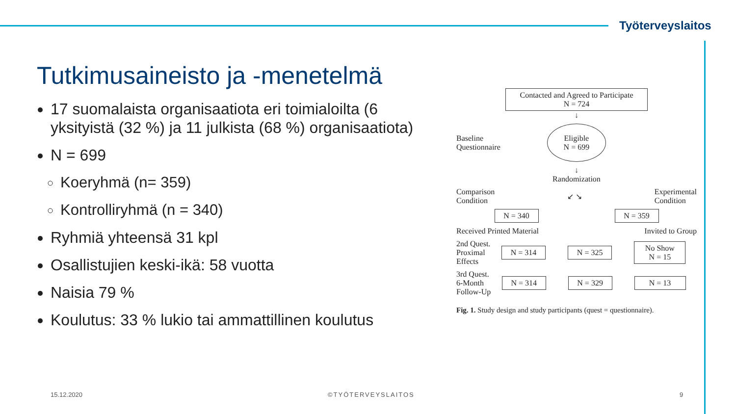Työterveyslaitos
Tutkimusaineisto ja -menetelmä
17 suomalaista organisaatiota eri toimialoilta (6 yksityistä (32 %) ja 11 julkista (68 %) organisaatiota)
N = 699
Koeryhmä (n= 359)
Kontrolliryhmä (n = 340)
Ryhmiä yhteensä 31 kpl
Osallistujien keski-ikä: 58 vuotta
Naisia 79 %
Koulutus: 33 % lukio tai ammattillinen koulutus
Contacted and Agreed to Participate
N = 724
↓
Baseline
Questionnaire
Eligible
N = 699
↓
Randomization
Comparison
Condition ↙ ↘ Experimental
Condition
N = 340 N = 359
Received Printed Material Invited to Group
2nd Quest.
Proximal
Effects
N = 314 N = 325
No Show
N = 15
3rd Quest.
6-Month
Follow-Up
N = 314 N = 329 N = 13
Fig. 1. Study design and study participants (quest = questionnaire).
15.12.2020 ©TYÖTERVEYSLAITOS 9